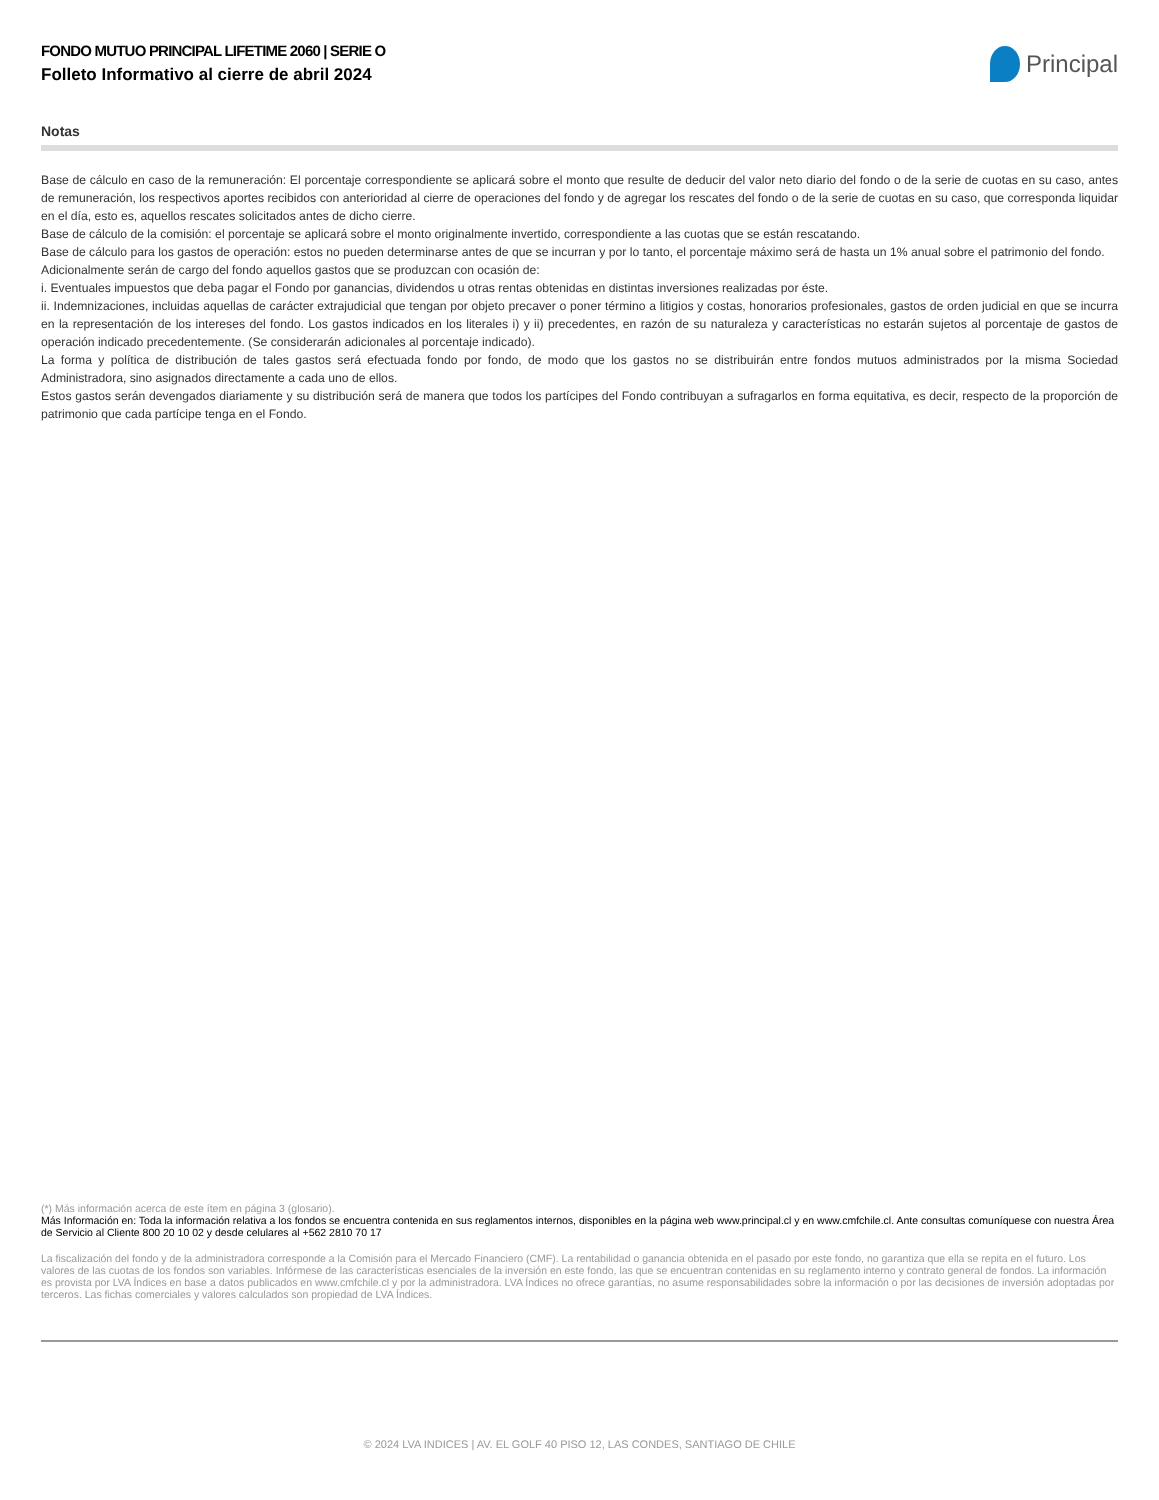FONDO MUTUO PRINCIPAL LIFETIME 2060 | SERIE O
Folleto Informativo al cierre de abril 2024
Principal
Notas
Base de cálculo en caso de la remuneración: El porcentaje correspondiente se aplicará sobre el monto que resulte de deducir del valor neto diario del fondo o de la serie de cuotas en su caso, antes de remuneración, los respectivos aportes recibidos con anterioridad al cierre de operaciones del fondo y de agregar los rescates del fondo o de la serie de cuotas en su caso, que corresponda liquidar en el día, esto es, aquellos rescates solicitados antes de dicho cierre.
Base de cálculo de la comisión: el porcentaje se aplicará sobre el monto originalmente invertido, correspondiente a las cuotas que se están rescatando.
Base de cálculo para los gastos de operación: estos no pueden determinarse antes de que se incurran y por lo tanto, el porcentaje máximo será de hasta un 1% anual sobre el patrimonio del fondo.
Adicionalmente serán de cargo del fondo aquellos gastos que se produzcan con ocasión de:
i. Eventuales impuestos que deba pagar el Fondo por ganancias, dividendos u otras rentas obtenidas en distintas inversiones realizadas por éste.
ii. Indemnizaciones, incluidas aquellas de carácter extrajudicial que tengan por objeto precaver o poner término a litigios y costas, honorarios profesionales, gastos de orden judicial en que se incurra en la representación de los intereses del fondo. Los gastos indicados en los literales i) y ii) precedentes, en razón de su naturaleza y características no estarán sujetos al porcentaje de gastos de operación indicado precedentemente. (Se considerarán adicionales al porcentaje indicado).
La forma y política de distribución de tales gastos será efectuada fondo por fondo, de modo que los gastos no se distribuirán entre fondos mutuos administrados por la misma Sociedad Administradora, sino asignados directamente a cada uno de ellos.
Estos gastos serán devengados diariamente y su distribución será de manera que todos los partícipes del Fondo contribuyan a sufragarlos en forma equitativa, es decir, respecto de la proporción de patrimonio que cada partícipe tenga en el Fondo.
(*) Más información acerca de este ítem en página 3 (glosario).
Más Información en: Toda la información relativa a los fondos se encuentra contenida en sus reglamentos internos, disponibles en la página web www.principal.cl y en www.cmfchile.cl. Ante consultas comuníquese con nuestra Área de Servicio al Cliente 800 20 10 02 y desde celulares al +562 2810 70 17
La fiscalización del fondo y de la administradora corresponde a la Comisión para el Mercado Financiero (CMF). La rentabilidad o ganancia obtenida en el pasado por este fondo, no garantiza que ella se repita en el futuro. Los valores de las cuotas de los fondos son variables. Infórmese de las características esenciales de la inversión en este fondo, las que se encuentran contenidas en su reglamento interno y contrato general de fondos. La información es provista por LVA Índices en base a datos publicados en www.cmfchile.cl y por la administradora. LVA Índices no ofrece garantías, no asume responsabilidades sobre la información o por las decisiones de inversión adoptadas por terceros. Las fichas comerciales y valores calculados son propiedad de LVA Índices.
© 2024 LVA INDICES | AV. EL GOLF 40 PISO 12, LAS CONDES, SANTIAGO DE CHILE